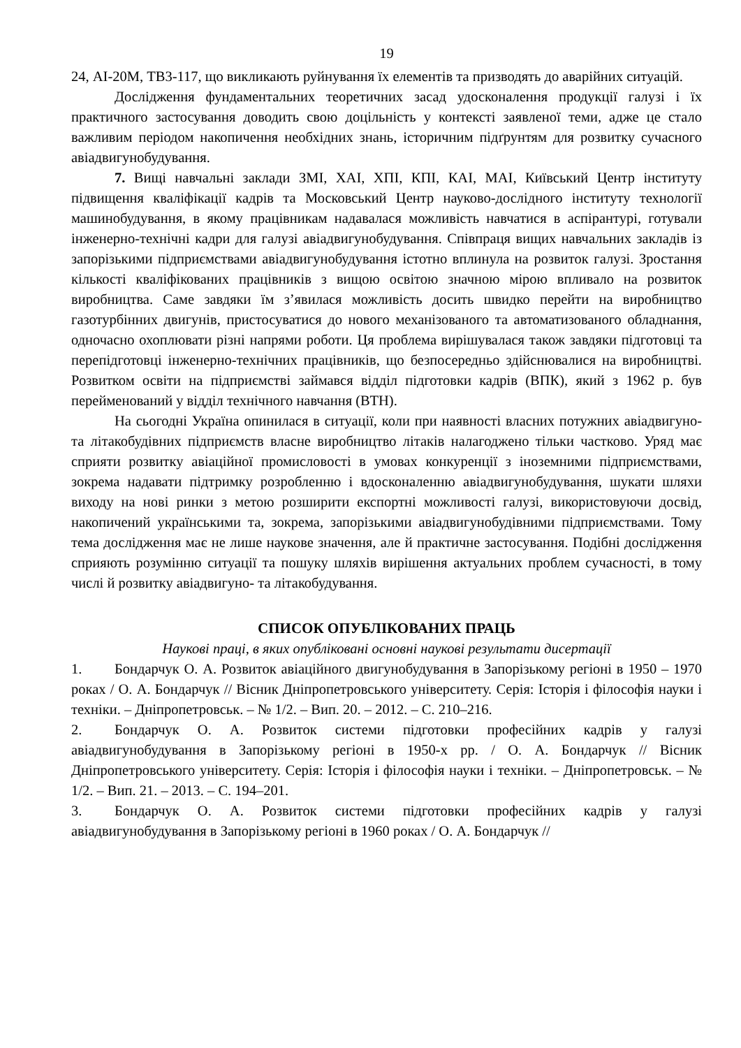19
24, АІ-20М, ТВ3-117, що викликають руйнування їх елементів та призводять до аварійних ситуацій.
Дослідження фундаментальних теоретичних засад удосконалення продукції галузі і їх практичного застосування доводить свою доцільність у контексті заявленої теми, адже це стало важливим періодом накопичення необхідних знань, історичним підґрунтям для розвитку сучасного авіадвигунобудування.
7. Вищі навчальні заклади ЗМІ, ХАІ, ХПІ, КПІ, КАІ, МАІ, Київський Центр інституту підвищення кваліфікації кадрів та Московський Центр науково-дослідного інституту технології машинобудування, в якому працівникам надавалася можливість навчатися в аспірантурі, готували інженерно-технічні кадри для галузі авіадвигунобудування. Співпраця вищих навчальних закладів із запорізькими підприємствами авіадвигунобудування істотно вплинула на розвиток галузі. Зростання кількості кваліфікованих працівників з вищою освітою значною мірою впливало на розвиток виробництва. Саме завдяки їм з’явилася можливість досить швидко перейти на виробництво газотурбінних двигунів, пристосуватися до нового механізованого та автоматизованого обладнання, одночасно охоплювати різні напрями роботи. Ця проблема вирішувалася також завдяки підготовці та перепідготовці інженерно-технічних працівників, що безпосередньо здійснювалися на виробництві. Розвитком освіти на підприємстві займався відділ підготовки кадрів (ВПК), який з 1962 р. був перейменований у відділ технічного навчання (ВТН).
На сьогодні Україна опинилася в ситуації, коли при наявності власних потужних авіадвигуно- та літакобудівних підприємств власне виробництво літаків налагоджено тільки частково. Уряд має сприяти розвитку авіаційної промисловості в умовах конкуренції з іноземними підприємствами, зокрема надавати підтримку розробленню і вдосконаленню авіадвигунобудування, шукати шляхи виходу на нові ринки з метою розширити експортні можливості галузі, використовуючи досвід, накопичений українськими та, зокрема, запорізькими авіадвигунобудівними підприємствами. Тому тема дослідження має не лише наукове значення, але й практичне застосування. Подібні дослідження сприяють розумінню ситуації та пошуку шляхів вирішення актуальних проблем сучасності, в тому числі й розвитку авіадвигуно- та літакобудування.
СПИСОК ОПУБЛІКОВАНИХ ПРАЦЬ
Наукові праці, в яких опубліковані основні наукові результати дисертації
1. Бондарчук О. А. Розвиток авіаційного двигунобудування в Запорізькому регіоні в 1950 – 1970 роках / О. А. Бондарчук // Вісник Дніпропетровського університету. Серія: Історія і філософія науки і техніки. – Дніпропетровськ. – № 1/2. – Вип. 20. – 2012. – С. 210–216.
2. Бондарчук О. А. Розвиток системи підготовки професійних кадрів у галузі авіадвигунобудування в Запорізькому регіоні в 1950-х рр. / О. А. Бондарчук // Вісник Дніпропетровського університету. Серія: Історія і філософія науки і техніки. – Дніпропетровськ. – № 1/2. – Вип. 21. – 2013. – С. 194–201.
3. Бондарчук О. А. Розвиток системи підготовки професійних кадрів у галузі авіадвигунобудування в Запорізькому регіоні в 1960 роках / О. А. Бондарчук //